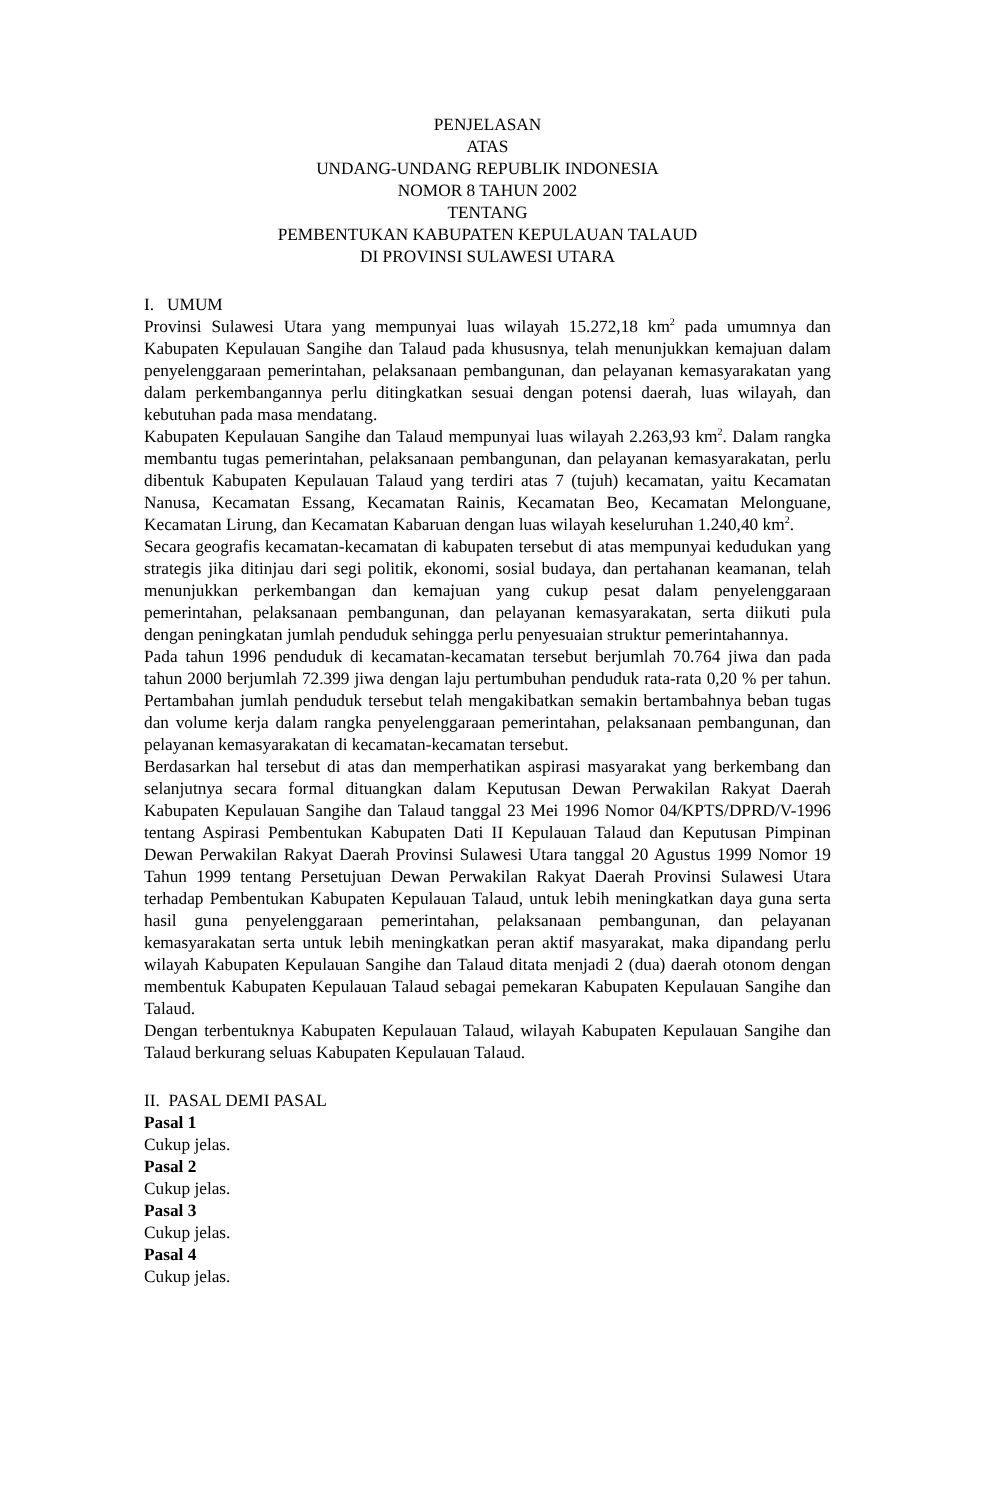PENJELASAN
ATAS
UNDANG-UNDANG REPUBLIK INDONESIA
NOMOR 8 TAHUN 2002
TENTANG
PEMBENTUKAN KABUPATEN KEPULAUAN TALAUD
DI PROVINSI SULAWESI UTARA
I. UMUM
Provinsi Sulawesi Utara yang mempunyai luas wilayah 15.272,18 km<sup>2</sup> pada umumnya dan Kabupaten Kepulauan Sangihe dan Talaud pada khususnya, telah menunjukkan kemajuan dalam penyelenggaraan pemerintahan, pelaksanaan pembangunan, dan pelayanan kemasyarakatan yang dalam perkembangannya perlu ditingkatkan sesuai dengan potensi daerah, luas wilayah, dan kebutuhan pada masa mendatang.
Kabupaten Kepulauan Sangihe dan Talaud mempunyai luas wilayah 2.263,93 km<sup>2</sup>. Dalam rangka membantu tugas pemerintahan, pelaksanaan pembangunan, dan pelayanan kemasyarakatan, perlu dibentuk Kabupaten Kepulauan Talaud yang terdiri atas 7 (tujuh) kecamatan, yaitu Kecamatan Nanusa, Kecamatan Essang, Kecamatan Rainis, Kecamatan Beo, Kecamatan Melonguane, Kecamatan Lirung, dan Kecamatan Kabaruan dengan luas wilayah keseluruhan 1.240,40 km<sup>2</sup>.
Secara geografis kecamatan-kecamatan di kabupaten tersebut di atas mempunyai kedudukan yang strategis jika ditinjau dari segi politik, ekonomi, sosial budaya, dan pertahanan keamanan, telah menunjukkan perkembangan dan kemajuan yang cukup pesat dalam penyelenggaraan pemerintahan, pelaksanaan pembangunan, dan pelayanan kemasyarakatan, serta diikuti pula dengan peningkatan jumlah penduduk sehingga perlu penyesuaian struktur pemerintahannya.
Pada tahun 1996 penduduk di kecamatan-kecamatan tersebut berjumlah 70.764 jiwa dan pada tahun 2000 berjumlah 72.399 jiwa dengan laju pertumbuhan penduduk rata-rata 0,20 % per tahun. Pertambahan jumlah penduduk tersebut telah mengakibatkan semakin bertambahnya beban tugas dan volume kerja dalam rangka penyelenggaraan pemerintahan, pelaksanaan pembangunan, dan pelayanan kemasyarakatan di kecamatan-kecamatan tersebut.
Berdasarkan hal tersebut di atas dan memperhatikan aspirasi masyarakat yang berkembang dan selanjutnya secara formal dituangkan dalam Keputusan Dewan Perwakilan Rakyat Daerah Kabupaten Kepulauan Sangihe dan Talaud tanggal 23 Mei 1996 Nomor 04/KPTS/DPRD/V-1996 tentang Aspirasi Pembentukan Kabupaten Dati II Kepulauan Talaud dan Keputusan Pimpinan Dewan Perwakilan Rakyat Daerah Provinsi Sulawesi Utara tanggal 20 Agustus 1999 Nomor 19 Tahun 1999 tentang Persetujuan Dewan Perwakilan Rakyat Daerah Provinsi Sulawesi Utara terhadap Pembentukan Kabupaten Kepulauan Talaud, untuk lebih meningkatkan daya guna serta hasil guna penyelenggaraan pemerintahan, pelaksanaan pembangunan, dan pelayanan kemasyarakatan serta untuk lebih meningkatkan peran aktif masyarakat, maka dipandang perlu wilayah Kabupaten Kepulauan Sangihe dan Talaud ditata menjadi 2 (dua) daerah otonom dengan membentuk Kabupaten Kepulauan Talaud sebagai pemekaran Kabupaten Kepulauan Sangihe dan Talaud.
Dengan terbentuknya Kabupaten Kepulauan Talaud, wilayah Kabupaten Kepulauan Sangihe dan Talaud berkurang seluas Kabupaten Kepulauan Talaud.
II. PASAL DEMI PASAL
Pasal 1
Cukup jelas.
Pasal 2
Cukup jelas.
Pasal 3
Cukup jelas.
Pasal 4
Cukup jelas.